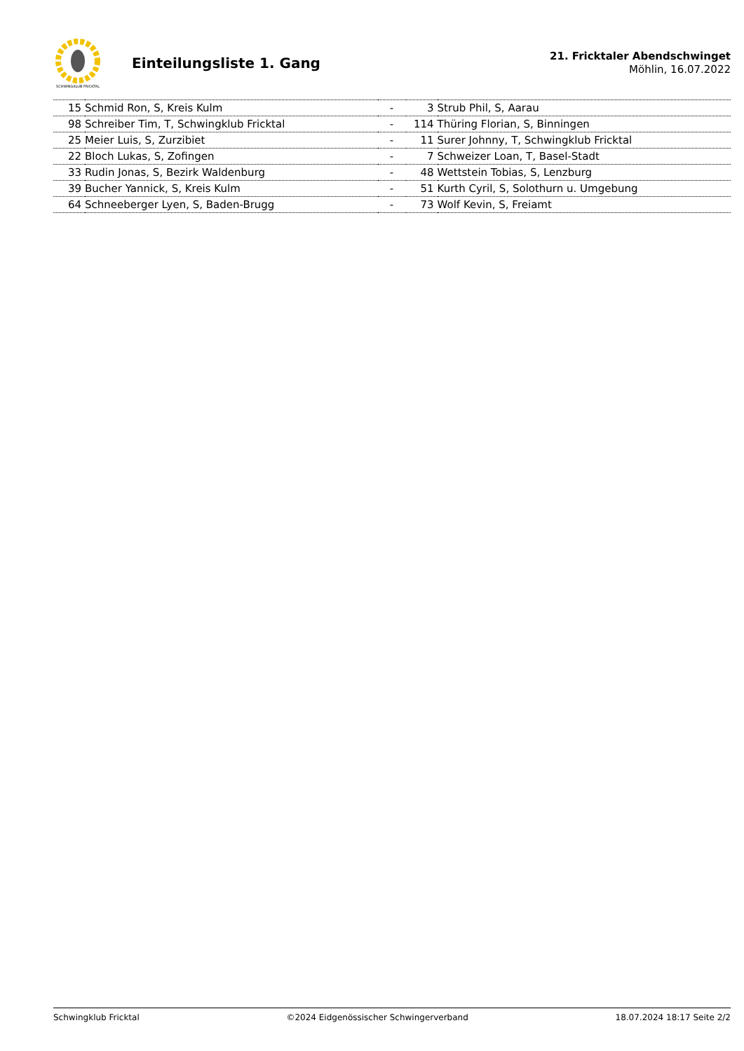SCHWINGKLUB FRICKTAL
Einteilungsliste 1. Gang
21. Fricktaler Abendschwinget
Möhlin, 16.07.2022
| 15 | Schmid Ron, S, Kreis Kulm | - | 3 | Strub Phil, S, Aarau |
| 98 | Schreiber Tim, T, Schwingklub Fricktal | - | 114 | Thüring Florian, S, Binningen |
| 25 | Meier Luis, S, Zurzibiet | - | 11 | Surer Johnny, T, Schwingklub Fricktal |
| 22 | Bloch Lukas, S, Zofingen | - | 7 | Schweizer Loan, T, Basel-Stadt |
| 33 | Rudin Jonas, S, Bezirk Waldenburg | - | 48 | Wettstein Tobias, S, Lenzburg |
| 39 | Bucher Yannick, S, Kreis Kulm | - | 51 | Kurth Cyril, S, Solothurn u. Umgebung |
| 64 | Schneeberger Lyen, S, Baden-Brugg | - | 73 | Wolf Kevin, S, Freiamt |
Schwingklub Fricktal ©2024 Eidgenössischer Schwingerverband 18.07.2024 18:17 Seite 2/2